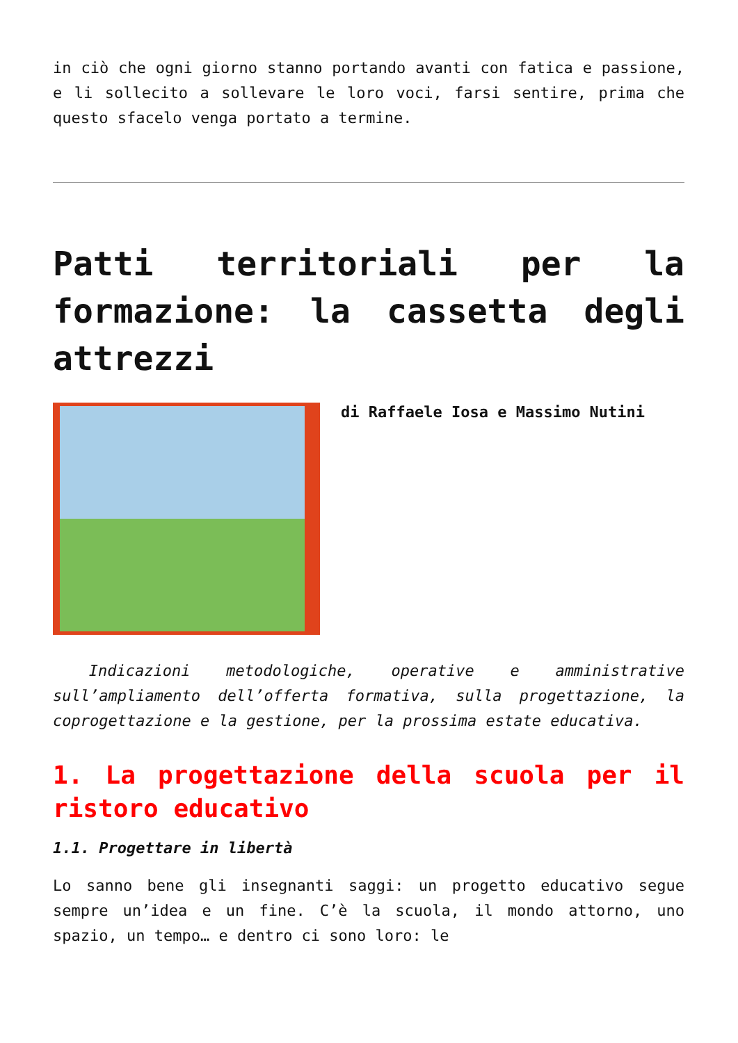in ciò che ogni giorno stanno portando avanti con fatica e passione, e li sollecito a sollevare le loro voci, farsi sentire, prima che questo sfacelo venga portato a termine.
Patti territoriali per la formazione: la cassetta degli attrezzi
di Raffaele Iosa e Massimo Nutini
Indicazioni metodologiche, operative e amministrative sull’ampliamento dell’offerta formativa, sulla progettazione, la coprogettazione e la gestione, per la prossima estate educativa.
1. La progettazione della scuola per il ristoro educativo
1.1. Progettare in libertà
Lo sanno bene gli insegnanti saggi: un progetto educativo segue sempre un’idea e un fine. C’è la scuola, il mondo attorno, uno spazio, un tempo… e dentro ci sono loro: le